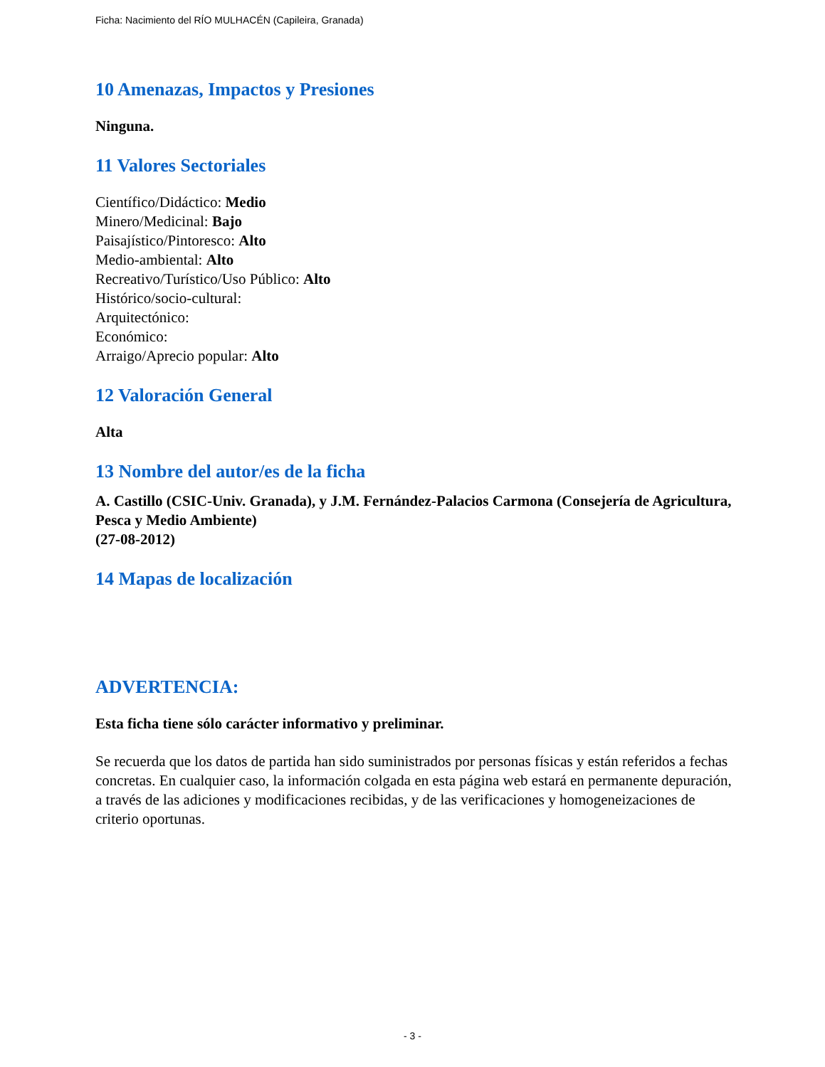Ficha: Nacimiento del RÍO MULHACÉN (Capileira, Granada)
10 Amenazas, Impactos y Presiones
Ninguna.
11 Valores Sectoriales
Científico/Didáctico: Medio
Minero/Medicinal: Bajo
Paisajístico/Pintoresco: Alto
Medio-ambiental: Alto
Recreativo/Turístico/Uso Público: Alto
Histórico/socio-cultural:
Arquitectónico:
Económico:
Arraigo/Aprecio popular: Alto
12 Valoración General
Alta
13 Nombre del autor/es de la ficha
A. Castillo (CSIC-Univ. Granada), y J.M. Fernández-Palacios Carmona (Consejería de Agricultura, Pesca y Medio Ambiente)
(27-08-2012)
14 Mapas de localización
ADVERTENCIA:
Esta ficha tiene sólo carácter informativo y preliminar.
Se recuerda que los datos de partida han sido suministrados por personas físicas y están referidos a fechas concretas. En cualquier caso, la información colgada en esta página web estará en permanente depuración, a través de las adiciones y modificaciones recibidas, y de las verificaciones y homogeneizaciones de criterio oportunas.
- 3 -